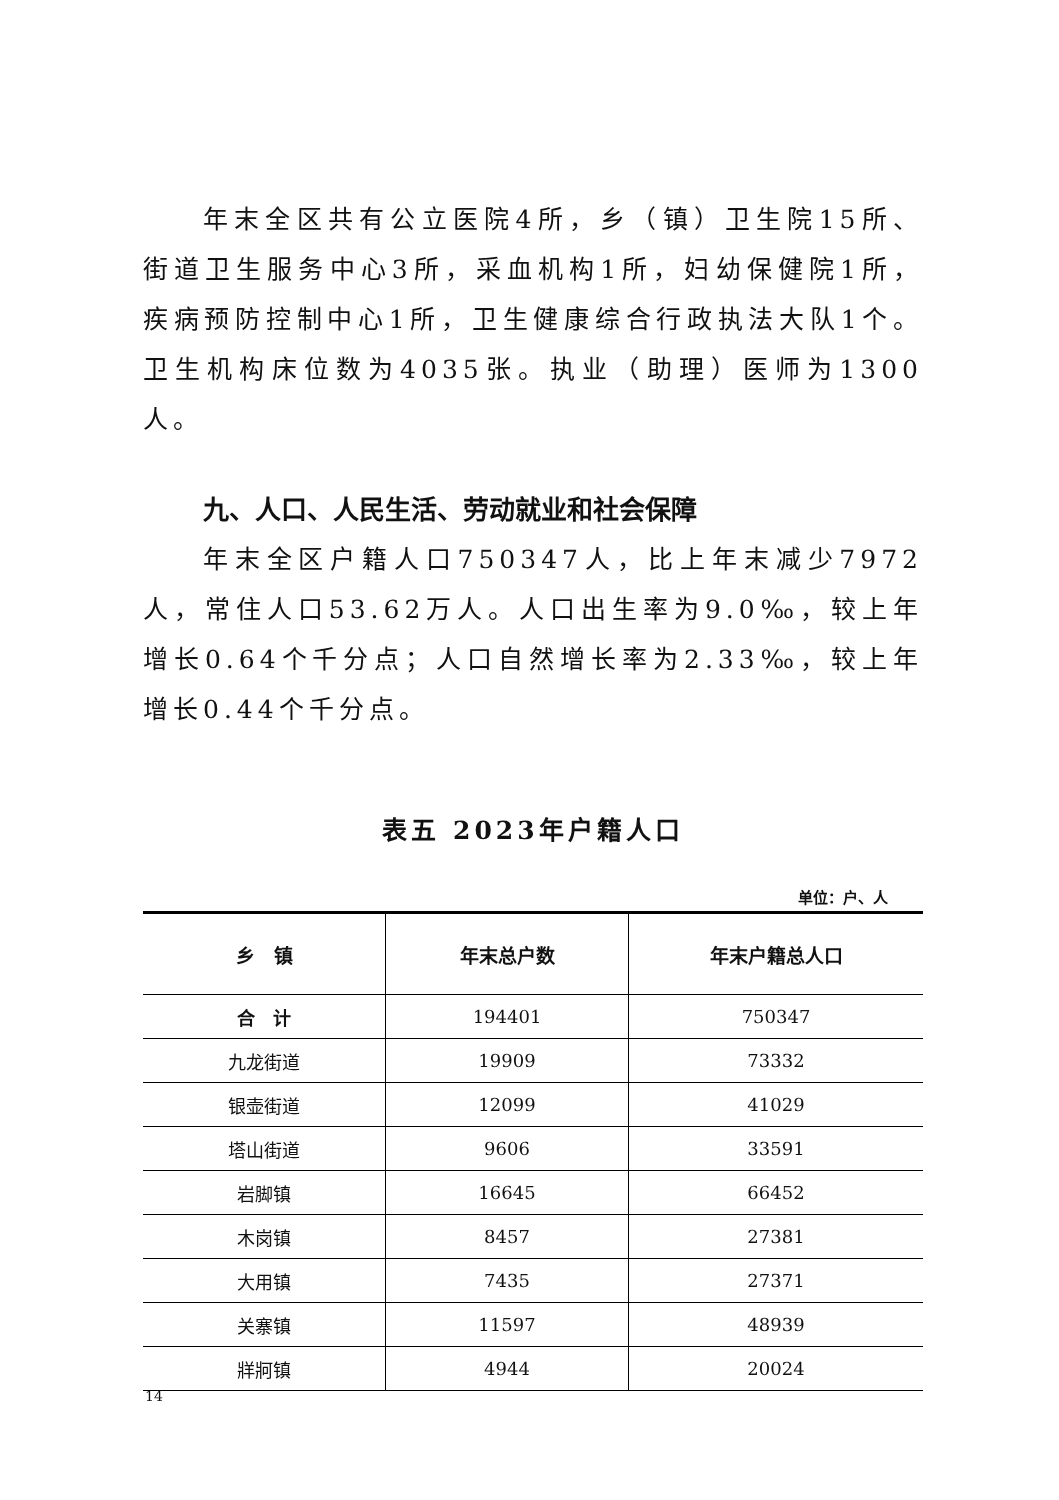年末全区共有公立医院4所，乡（镇）卫生院15所、街道卫生服务中心3所，采血机构1所，妇幼保健院1所，疾病预防控制中心1所，卫生健康综合行政执法大队1个。卫生机构床位数为4035张。执业（助理）医师为1300人。
九、人口、人民生活、劳动就业和社会保障
年末全区户籍人口750347人，比上年末减少7972人，常住人口53.62万人。人口出生率为9.0‰，较上年增长0.64个千分点；人口自然增长率为2.33‰，较上年增长0.44个千分点。
表五 2023年户籍人口
单位：户、人
| 乡 镇 | 年末总户数 | 年末户籍总人口 |
| --- | --- | --- |
| 合 计 | 194401 | 750347 |
| 九龙街道 | 19909 | 73332 |
| 银壶街道 | 12099 | 41029 |
| 塔山街道 | 9606 | 33591 |
| 岩脚镇 | 16645 | 66452 |
| 木岗镇 | 8457 | 27381 |
| 大用镇 | 7435 | 27371 |
| 关寨镇 | 11597 | 48939 |
| 牂牁镇 | 4944 | 20024 |
14